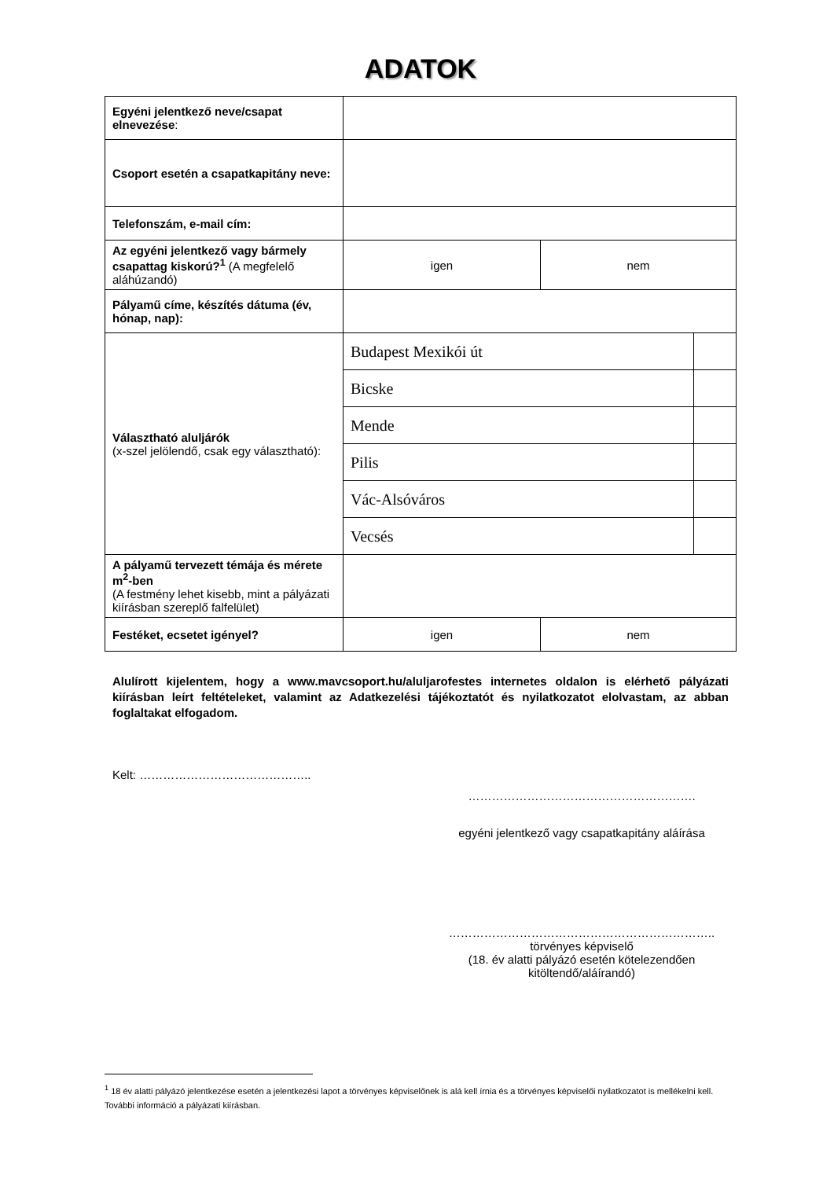ADATOK
| Egyéni jelentkező neve/csapat elnevezése : | | | |
| Csoport esetén a csapatkapitány neve: | | | |
| Telefonszám, e-mail cím: | | | |
| Az egyéni jelentkező vagy bármely csapattag kiskorú?<sup>1</sup> (A megfelelő aláhúzandó) | igen | nem | |
| Pályamű címe, készítés dátuma (év, hónap, nap): | | | |
| Választható aluljárók (x-szel jelölendő, csak egy választható): | Budapest Mexikói út | | |
| | Bicske | | |
| | Mende | | |
| | Pilis | | |
| | Vác-Alsóváros | | |
| | Vecsés | | |
| A pályamű tervezett témája és mérete m<sup>2</sup>-ben (A festmény lehet kisebb, mint a pályázati kiírásban szereplő falfelület) | | | |
| Festéket, ecsetet igényel? | igen | nem | |
Alulírott kijelentem, hogy a www.mavcsoport.hu/aluljarofestes internetes oldalon is elérhető pályázati kiírásban leírt feltételeket, valamint az Adatkezelési tájékoztatót és nyilatkozatot elolvastam, az abban foglaltakat elfogadom.
Kelt: ……………………………………..
………………………………………………….
egyéni jelentkező vagy csapatkapitány aláírása
…………………………………………………………..
törvényes képviselő
(18. év alatti pályázó esetén kötelezendően kitöltendő/aláírandó)
<sup>1</sup> 18 év alatti pályázó jelentkezése esetén a jelentkezési lapot a törvényes képviselőnek is alá kell írnia és a törvényes képviselői nyilatkozatot is mellékelni kell. További információ a pályázati kiírásban.